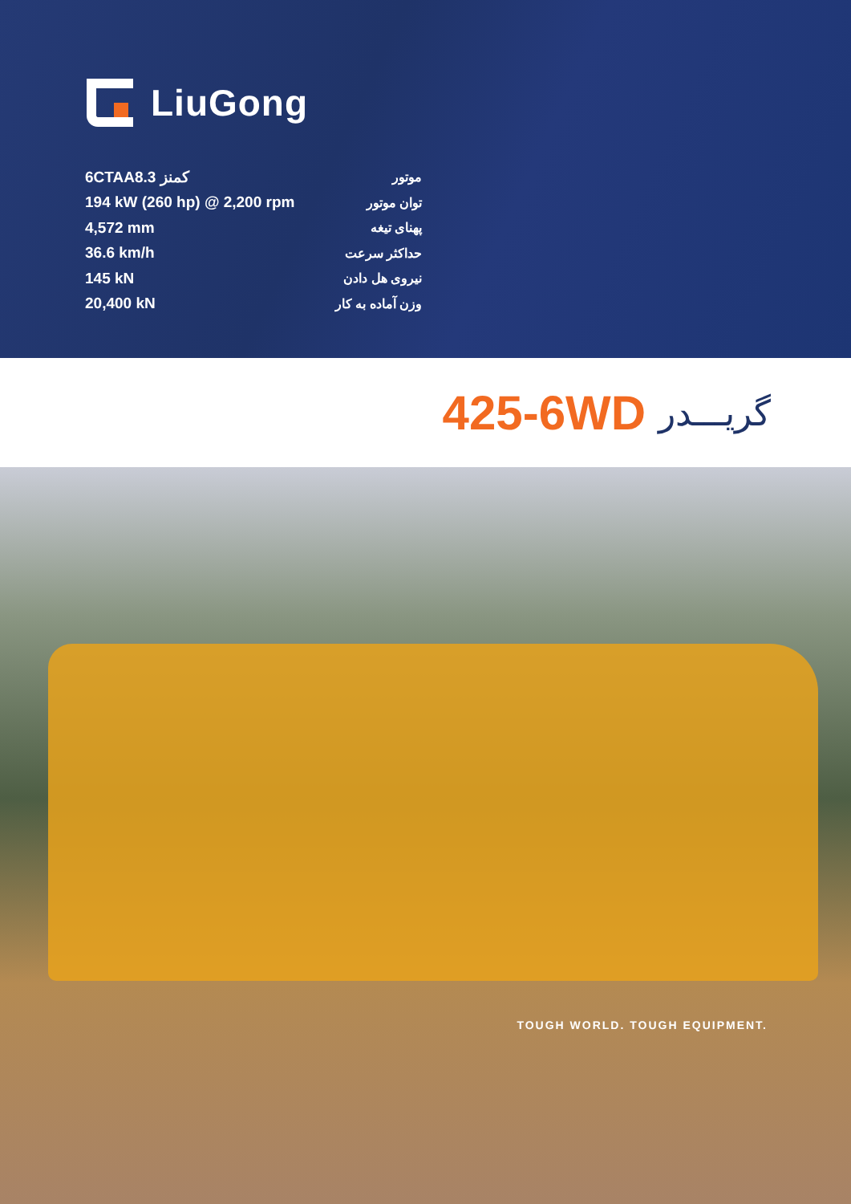LiuGong
| 6CTAA8.3 کمنز | موتور |
| 194 kW (260 hp) @ 2,200 rpm | توان موتور |
| 4,572 mm | پهنای تیغه |
| 36.6 km/h | حداکثر سرعت |
| 145 kN | نیروی هل دادن |
| 20,400 kN | وزن آماده به کار |
425-6WD گریـــدر
TOUGH WORLD. TOUGH EQUIPMENT.